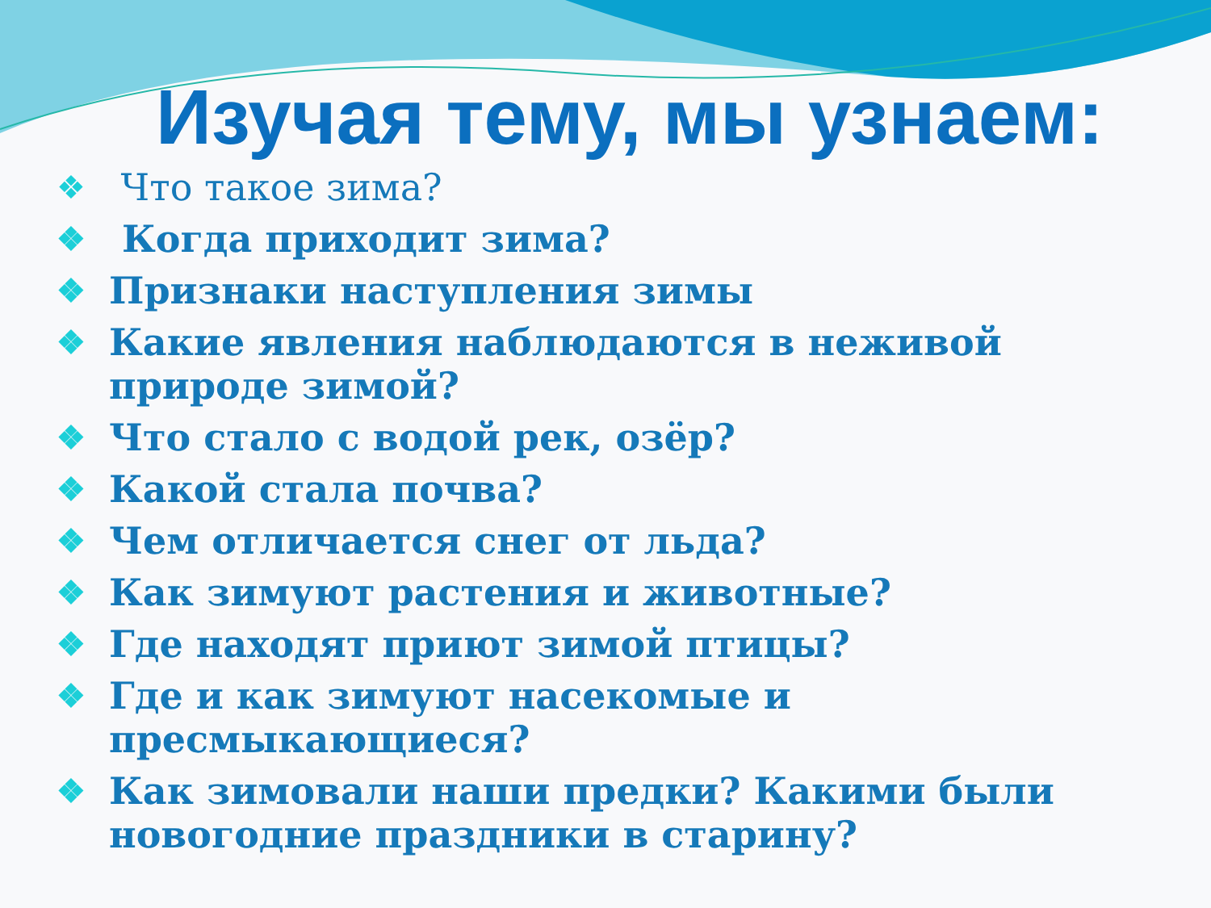Изучая тему, мы узнаем:
❖ Что такое зима?
❖ Когда приходит зима?
❖ Признаки наступления зимы
❖ Какие явления наблюдаются в неживой природе зимой?
❖ Что стало с водой рек, озёр?
❖ Какой стала почва?
❖ Чем отличается снег от льда?
❖ Как зимуют растения и животные?
❖ Где находят приют зимой птицы?
❖ Где и как зимуют насекомые и пресмыкающиеся?
❖ Как зимовали наши предки? Какими были новогодние праздники в старину?